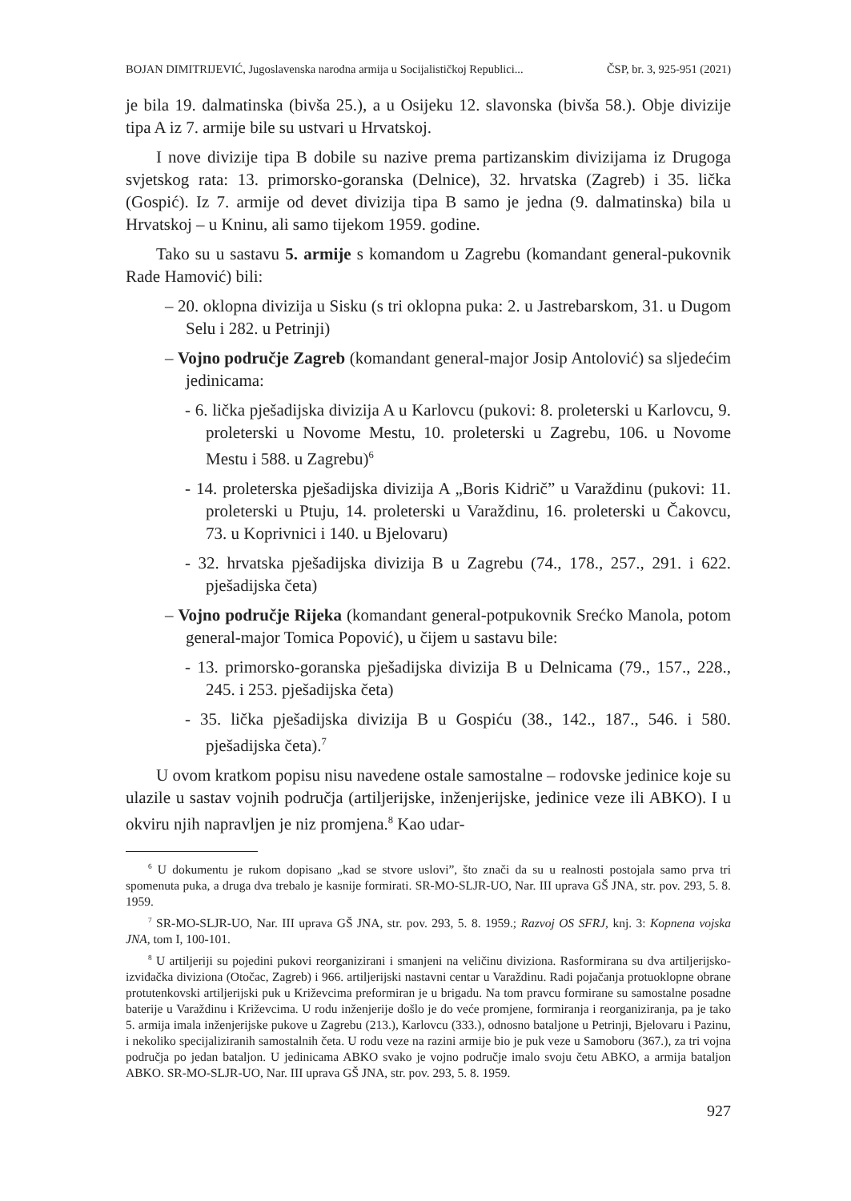BOJAN DIMITRIJEVIĆ, Jugoslavenska narodna armija u Socijalističkoj Republici... ČSP, br. 3, 925-951 (2021)
je bila 19. dalmatinska (bivša 25.), a u Osijeku 12. slavonska (bivša 58.). Obje divizije tipa A iz 7. armije bile su ustvari u Hrvatskoj.
I nove divizije tipa B dobile su nazive prema partizanskim divizijama iz Drugoga svjetskog rata: 13. primorsko-goranska (Delnice), 32. hrvatska (Zagreb) i 35. lička (Gospić). Iz 7. armije od devet divizija tipa B samo je jedna (9. dalmatinska) bila u Hrvatskoj – u Kninu, ali samo tijekom 1959. godine.
Tako su u sastavu 5. armije s komandom u Zagrebu (komandant general-pukovnik Rade Hamović) bili:
– 20. oklopna divizija u Sisku (s tri oklopna puka: 2. u Jastrebarskom, 31. u Dugom Selu i 282. u Petrinji)
– Vojno područje Zagreb (komandant general-major Josip Antolović) sa sljedećim jedinicama:
- 6. lička pješadijska divizija A u Karlovcu (pukovi: 8. proleterski u Karlovcu, 9. proleterski u Novome Mestu, 10. proleterski u Zagrebu, 106. u Novome Mestu i 588. u Zagrebu)<sup>6</sup>
- 14. proleterska pješadijska divizija A „Boris Kidrič” u Varaždinu (pukovi: 11. proleterski u Ptuju, 14. proleterski u Varaždinu, 16. proleterski u Čakovcu, 73. u Koprivnici i 140. u Bjelovaru)
- 32. hrvatska pješadijska divizija B u Zagrebu (74., 178., 257., 291. i 622. pješadijska četa)
– Vojno područje Rijeka (komandant general-potpukovnik Srećko Manola, potom general-major Tomica Popović), u čijem u sastavu bile:
- 13. primorsko-goranska pješadijska divizija B u Delnicama (79., 157., 228., 245. i 253. pješadijska četa)
- 35. lička pješadijska divizija B u Gospiću (38., 142., 187., 546. i 580. pješadijska četa).<sup>7</sup>
U ovom kratkom popisu nisu navedene ostale samostalne – rodovske jedinice koje su ulazile u sastav vojnih područja (artiljerijske, inženjerijske, jedinice veze ili ABKO). I u okviru njih napravljen je niz promjena.<sup>8</sup> Kao udar-
<sup>6</sup> U dokumentu je rukom dopisano „kad se stvore uslovi”, što znači da su u realnosti postojala samo prva tri spomenuta puka, a druga dva trebalo je kasnije formirati. SR-MO-SLJR-UO, Nar. III uprava GŠ JNA, str. pov. 293, 5. 8. 1959.
<sup>7</sup> SR-MO-SLJR-UO, Nar. III uprava GŠ JNA, str. pov. 293, 5. 8. 1959.; Razvoj OS SFRJ, knj. 3: Kopnena vojska JNA, tom I, 100-101.
<sup>8</sup> U artiljeriji su pojedini pukovi reorganizirani i smanjeni na veličinu diviziona. Rasformirana su dva artiljerijsko-izviđačka diviziona (Otočac, Zagreb) i 966. artiljerijski nastavni centar u Varaždinu. Radi pojačanja protuoklopne obrane protutenkovski artiljerijski puk u Križevcima preformiran je u brigadu. Na tom pravcu formirane su samostalne posadne baterije u Varaždinu i Križevcima. U rodu inženjerije došlo je do veće promjene, formiranja i reorganiziranja, pa je tako 5. armija imala inženjerijske pukove u Zagrebu (213.), Karlovcu (333.), odnosno bataljone u Petrinji, Bjelovaru i Pazinu, i nekoliko specijaliziranih samostalnih četa. U rodu veze na razini armije bio je puk veze u Samoboru (367.), za tri vojna područja po jedan bataljon. U jedinicama ABKO svako je vojno područje imalo svoju četu ABKO, a armija bataljon ABKO. SR-MO-SLJR-UO, Nar. III uprava GŠ JNA, str. pov. 293, 5. 8. 1959.
927